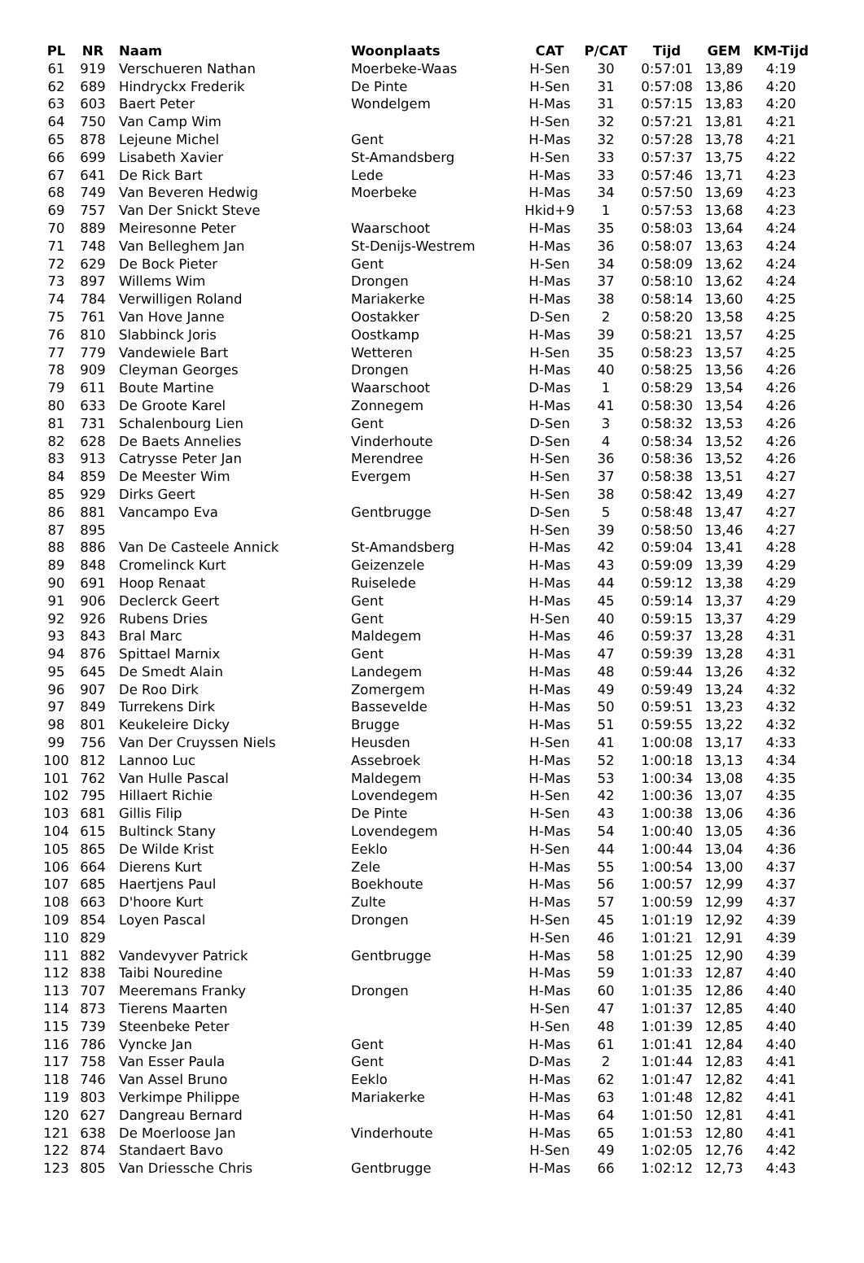| PL | NR | Naam | Woonplaats | CAT | P/CAT | Tijd | GEM | KM-Tijd |
| --- | --- | --- | --- | --- | --- | --- | --- | --- |
| 61 | 919 | Verschueren Nathan | Moerbeke-Waas | H-Sen | 30 | 0:57:01 | 13,89 | 4:19 |
| 62 | 689 | Hindryckx Frederik | De Pinte | H-Sen | 31 | 0:57:08 | 13,86 | 4:20 |
| 63 | 603 | Baert Peter | Wondelgem | H-Mas | 31 | 0:57:15 | 13,83 | 4:20 |
| 64 | 750 | Van Camp Wim | | H-Sen | 32 | 0:57:21 | 13,81 | 4:21 |
| 65 | 878 | Lejeune Michel | Gent | H-Mas | 32 | 0:57:28 | 13,78 | 4:21 |
| 66 | 699 | Lisabeth Xavier | St-Amandsberg | H-Sen | 33 | 0:57:37 | 13,75 | 4:22 |
| 67 | 641 | De Rick Bart | Lede | H-Mas | 33 | 0:57:46 | 13,71 | 4:23 |
| 68 | 749 | Van Beveren Hedwig | Moerbeke | H-Mas | 34 | 0:57:50 | 13,69 | 4:23 |
| 69 | 757 | Van Der Snickt Steve | | Hkid+9 | 1 | 0:57:53 | 13,68 | 4:23 |
| 70 | 889 | Meiresonne Peter | Waarschoot | H-Mas | 35 | 0:58:03 | 13,64 | 4:24 |
| 71 | 748 | Van Belleghem Jan | St-Denijs-Westrem | H-Mas | 36 | 0:58:07 | 13,63 | 4:24 |
| 72 | 629 | De Bock Pieter | Gent | H-Sen | 34 | 0:58:09 | 13,62 | 4:24 |
| 73 | 897 | Willems Wim | Drongen | H-Mas | 37 | 0:58:10 | 13,62 | 4:24 |
| 74 | 784 | Verwilligen Roland | Mariakerke | H-Mas | 38 | 0:58:14 | 13,60 | 4:25 |
| 75 | 761 | Van Hove Janne | Oostakker | D-Sen | 2 | 0:58:20 | 13,58 | 4:25 |
| 76 | 810 | Slabbinck Joris | Oostkamp | H-Mas | 39 | 0:58:21 | 13,57 | 4:25 |
| 77 | 779 | Vandewiele Bart | Wetteren | H-Sen | 35 | 0:58:23 | 13,57 | 4:25 |
| 78 | 909 | Cleyman Georges | Drongen | H-Mas | 40 | 0:58:25 | 13,56 | 4:26 |
| 79 | 611 | Boute Martine | Waarschoot | D-Mas | 1 | 0:58:29 | 13,54 | 4:26 |
| 80 | 633 | De Groote Karel | Zonnegem | H-Mas | 41 | 0:58:30 | 13,54 | 4:26 |
| 81 | 731 | Schalenbourg Lien | Gent | D-Sen | 3 | 0:58:32 | 13,53 | 4:26 |
| 82 | 628 | De Baets Annelies | Vinderhoute | D-Sen | 4 | 0:58:34 | 13,52 | 4:26 |
| 83 | 913 | Catrysse Peter Jan | Merendree | H-Sen | 36 | 0:58:36 | 13,52 | 4:26 |
| 84 | 859 | De Meester Wim | Evergem | H-Sen | 37 | 0:58:38 | 13,51 | 4:27 |
| 85 | 929 | Dirks Geert | | H-Sen | 38 | 0:58:42 | 13,49 | 4:27 |
| 86 | 881 | Vancampo Eva | Gentbrugge | D-Sen | 5 | 0:58:48 | 13,47 | 4:27 |
| 87 | 895 | | | H-Sen | 39 | 0:58:50 | 13,46 | 4:27 |
| 88 | 886 | Van De Casteele Annick | St-Amandsberg | H-Mas | 42 | 0:59:04 | 13,41 | 4:28 |
| 89 | 848 | Cromelinck Kurt | Geizenzele | H-Mas | 43 | 0:59:09 | 13,39 | 4:29 |
| 90 | 691 | Hoop Renaat | Ruiselede | H-Mas | 44 | 0:59:12 | 13,38 | 4:29 |
| 91 | 906 | Declerck Geert | Gent | H-Mas | 45 | 0:59:14 | 13,37 | 4:29 |
| 92 | 926 | Rubens Dries | Gent | H-Sen | 40 | 0:59:15 | 13,37 | 4:29 |
| 93 | 843 | Bral Marc | Maldegem | H-Mas | 46 | 0:59:37 | 13,28 | 4:31 |
| 94 | 876 | Spittael Marnix | Gent | H-Mas | 47 | 0:59:39 | 13,28 | 4:31 |
| 95 | 645 | De Smedt Alain | Landegem | H-Mas | 48 | 0:59:44 | 13,26 | 4:32 |
| 96 | 907 | De Roo Dirk | Zomergem | H-Mas | 49 | 0:59:49 | 13,24 | 4:32 |
| 97 | 849 | Turrekens Dirk | Bassevelde | H-Mas | 50 | 0:59:51 | 13,23 | 4:32 |
| 98 | 801 | Keukeleire Dicky | Brugge | H-Mas | 51 | 0:59:55 | 13,22 | 4:32 |
| 99 | 756 | Van Der Cruyssen Niels | Heusden | H-Sen | 41 | 1:00:08 | 13,17 | 4:33 |
| 100 | 812 | Lannoo Luc | Assebroek | H-Mas | 52 | 1:00:18 | 13,13 | 4:34 |
| 101 | 762 | Van Hulle Pascal | Maldegem | H-Mas | 53 | 1:00:34 | 13,08 | 4:35 |
| 102 | 795 | Hillaert Richie | Lovendegem | H-Sen | 42 | 1:00:36 | 13,07 | 4:35 |
| 103 | 681 | Gillis Filip | De Pinte | H-Sen | 43 | 1:00:38 | 13,06 | 4:36 |
| 104 | 615 | Bultinck Stany | Lovendegem | H-Mas | 54 | 1:00:40 | 13,05 | 4:36 |
| 105 | 865 | De Wilde Krist | Eeklo | H-Sen | 44 | 1:00:44 | 13,04 | 4:36 |
| 106 | 664 | Dierens Kurt | Zele | H-Mas | 55 | 1:00:54 | 13,00 | 4:37 |
| 107 | 685 | Haertjens Paul | Boekhoute | H-Mas | 56 | 1:00:57 | 12,99 | 4:37 |
| 108 | 663 | D'hoore Kurt | Zulte | H-Mas | 57 | 1:00:59 | 12,99 | 4:37 |
| 109 | 854 | Loyen Pascal | Drongen | H-Sen | 45 | 1:01:19 | 12,92 | 4:39 |
| 110 | 829 | | | H-Sen | 46 | 1:01:21 | 12,91 | 4:39 |
| 111 | 882 | Vandevyver Patrick | Gentbrugge | H-Mas | 58 | 1:01:25 | 12,90 | 4:39 |
| 112 | 838 | Taibi Nouredine | | H-Mas | 59 | 1:01:33 | 12,87 | 4:40 |
| 113 | 707 | Meeremans Franky | Drongen | H-Mas | 60 | 1:01:35 | 12,86 | 4:40 |
| 114 | 873 | Tierens Maarten | | H-Sen | 47 | 1:01:37 | 12,85 | 4:40 |
| 115 | 739 | Steenbeke Peter | | H-Sen | 48 | 1:01:39 | 12,85 | 4:40 |
| 116 | 786 | Vyncke Jan | Gent | H-Mas | 61 | 1:01:41 | 12,84 | 4:40 |
| 117 | 758 | Van Esser Paula | Gent | D-Mas | 2 | 1:01:44 | 12,83 | 4:41 |
| 118 | 746 | Van Assel Bruno | Eeklo | H-Mas | 62 | 1:01:47 | 12,82 | 4:41 |
| 119 | 803 | Verkimpe Philippe | Mariakerke | H-Mas | 63 | 1:01:48 | 12,82 | 4:41 |
| 120 | 627 | Dangreau Bernard | | H-Mas | 64 | 1:01:50 | 12,81 | 4:41 |
| 121 | 638 | De Moerloose Jan | Vinderhoute | H-Mas | 65 | 1:01:53 | 12,80 | 4:41 |
| 122 | 874 | Standaert Bavo | | H-Sen | 49 | 1:02:05 | 12,76 | 4:42 |
| 123 | 805 | Van Driessche Chris | Gentbrugge | H-Mas | 66 | 1:02:12 | 12,73 | 4:43 |